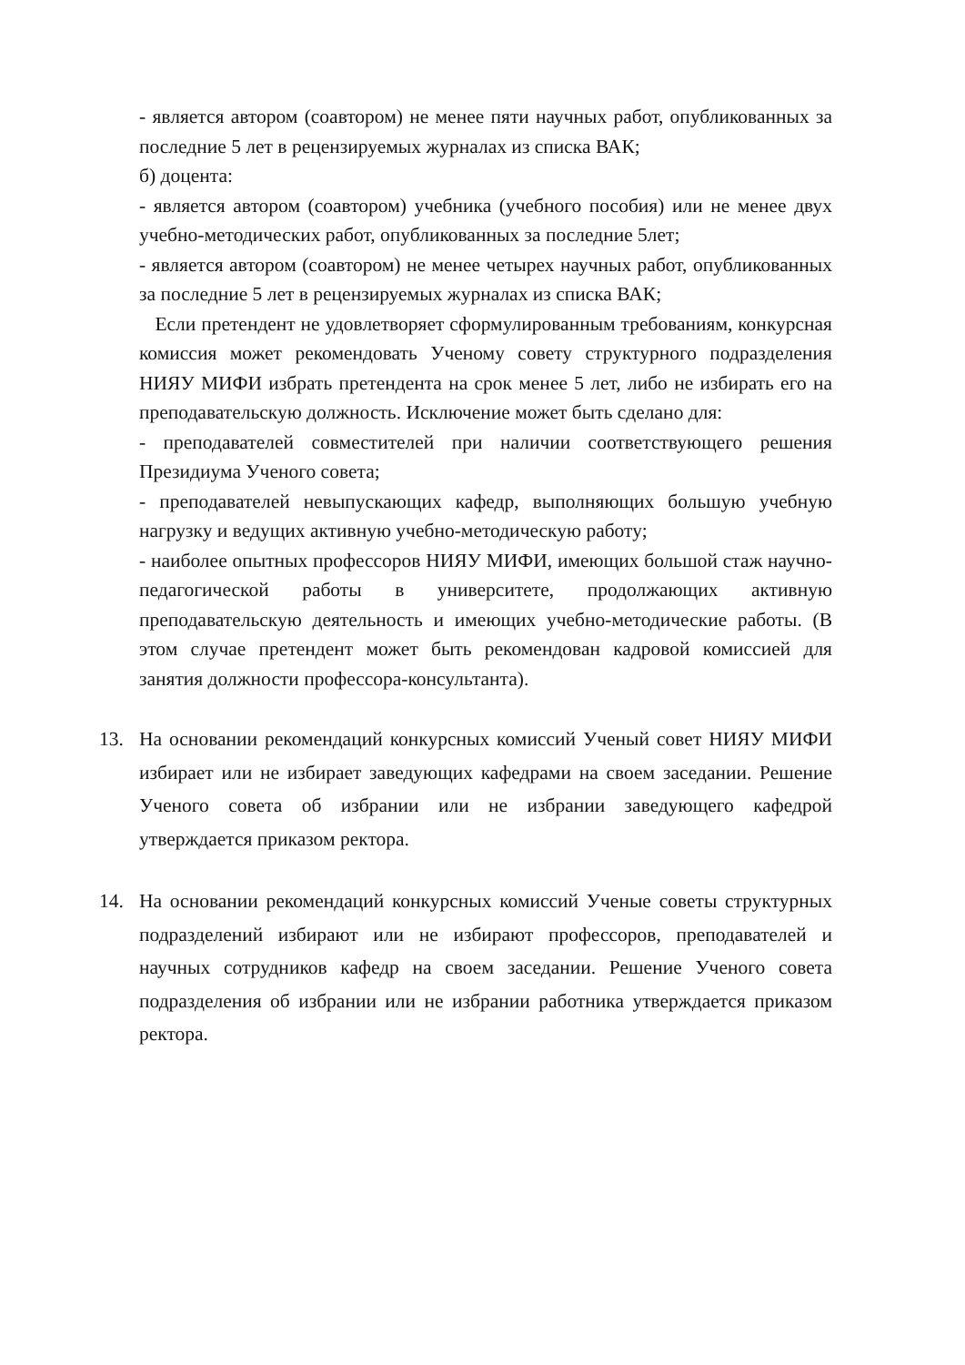- является автором (соавтором) не менее пяти научных работ, опубликованных за последние 5 лет в рецензируемых журналах из списка ВАК;
б) доцента:
- является автором (соавтором) учебника (учебного пособия) или не менее двух учебно-методических работ, опубликованных за последние 5лет;
- является автором (соавтором) не менее четырех научных работ, опубликованных за последние 5 лет в рецензируемых журналах из списка ВАК;
Если претендент не удовлетворяет сформулированным требованиям, конкурсная комиссия может рекомендовать Ученому совету структурного подразделения НИЯУ МИФИ избрать претендента на срок менее 5 лет, либо не избирать его на преподавательскую должность. Исключение может быть сделано для:
- преподавателей совместителей при наличии соответствующего решения Президиума Ученого совета;
- преподавателей невыпускающих кафедр, выполняющих большую учебную нагрузку и ведущих активную учебно-методическую работу;
- наиболее опытных профессоров НИЯУ МИФИ, имеющих большой стаж научно-педагогической работы в университете, продолжающих активную преподавательскую деятельность и имеющих учебно-методические работы. (В этом случае претендент может быть рекомендован кадровой комиссией для занятия должности профессора-консультанта).
13. На основании рекомендаций конкурсных комиссий Ученый совет НИЯУ МИФИ избирает или не избирает заведующих кафедрами на своем заседании. Решение Ученого совета об избрании или не избрании заведующего кафедрой утверждается приказом ректора.
14. На основании рекомендаций конкурсных комиссий Ученые советы структурных подразделений избирают или не избирают профессоров, преподавателей и научных сотрудников кафедр на своем заседании. Решение Ученого совета подразделения об избрании или не избрании работника утверждается приказом ректора.